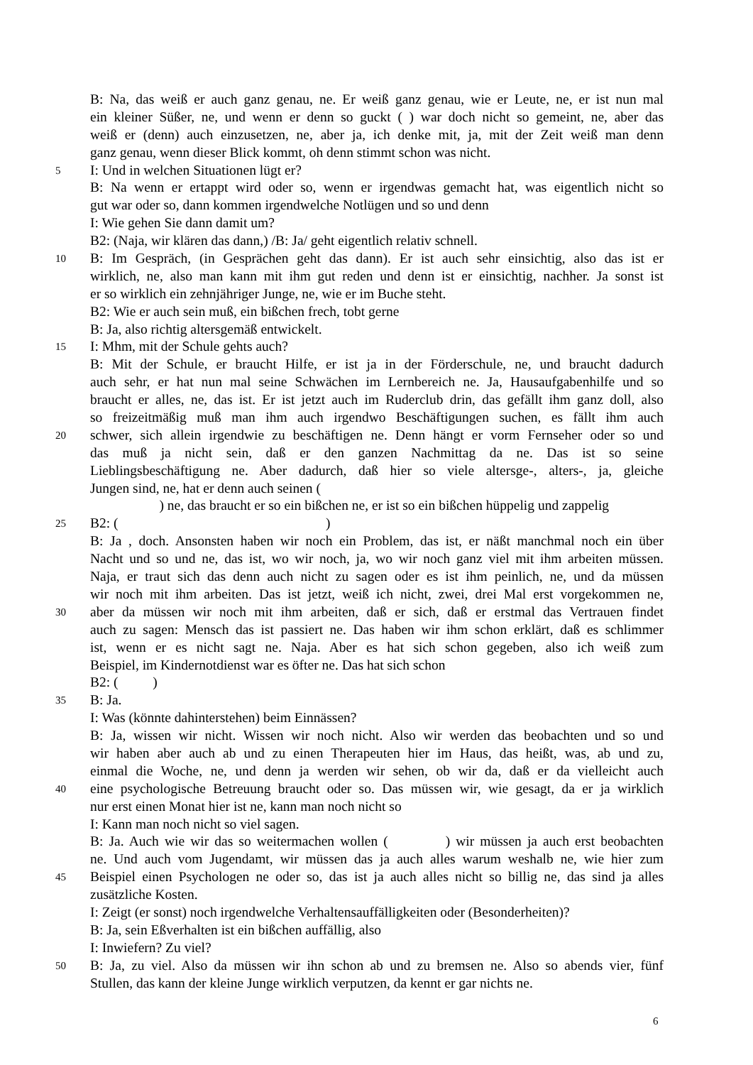B: Na, das weiß er auch ganz genau, ne. Er weiß ganz genau, wie er Leute, ne, er ist nun mal
ein kleiner Süßer, ne, und wenn er denn so guckt ( ) war doch nicht so gemeint, ne, aber das
weiß er (denn) auch einzusetzen, ne, aber ja, ich denke mit, ja, mit der Zeit weiß man denn
ganz genau, wenn dieser Blick kommt, oh denn stimmt schon was nicht.
5 I: Und in welchen Situationen lügt er?
B: Na wenn er ertappt wird oder so, wenn er irgendwas gemacht hat, was eigentlich nicht so
gut war oder so, dann kommen irgendwelche Notlügen und so und denn
I: Wie gehen Sie dann damit um?
B2: (Naja, wir klären das dann,) /B: Ja/ geht eigentlich relativ schnell.
10 B: Im Gespräch, (in Gesprächen geht das dann). Er ist auch sehr einsichtig, also das ist er
wirklich, ne, also man kann mit ihm gut reden und denn ist er einsichtig, nachher. Ja sonst ist
er so wirklich ein zehnjähriger Junge, ne, wie er im Buche steht.
B2: Wie er auch sein muß, ein bißchen frech, tobt gerne
B: Ja, also richtig altersgemäß entwickelt.
15 I: Mhm, mit der Schule gehts auch?
B: Mit der Schule, er braucht Hilfe, er ist ja in der Förderschule, ne, und braucht dadurch
auch sehr, er hat nun mal seine Schwächen im Lernbereich ne. Ja, Hausaufgabenhilfe und so
braucht er alles, ne, das ist. Er ist jetzt auch im Ruderclub drin, das gefällt ihm ganz doll, also
so freizeitmäßig muß man ihm auch irgendwo Beschäftigungen suchen, es fällt ihm auch
20 schwer, sich allein irgendwie zu beschäftigen ne. Denn hängt er vorm Fernseher oder so und
das muß ja nicht sein, daß er den ganzen Nachmittag da ne. Das ist so seine
Lieblingsbeschäftigung ne. Aber dadurch, daß hier so viele altersge-, alters-, ja, gleiche
Jungen sind, ne, hat er denn auch seinen (
) ne, das braucht er so ein bißchen ne, er ist so ein bißchen hüppelig und zappelig
25 B2: ( )
B: Ja , doch. Ansonsten haben wir noch ein Problem, das ist, er näßt manchmal noch ein über
Nacht und so und ne, das ist, wo wir noch, ja, wo wir noch ganz viel mit ihm arbeiten müssen.
Naja, er traut sich das denn auch nicht zu sagen oder es ist ihm peinlich, ne, und da müssen
wir noch mit ihm arbeiten. Das ist jetzt, weiß ich nicht, zwei, drei Mal erst vorgekommen ne,
30 aber da müssen wir noch mit ihm arbeiten, daß er sich, daß er erstmal das Vertrauen findet
auch zu sagen: Mensch das ist passiert ne. Das haben wir ihm schon erklärt, daß es schlimmer
ist, wenn er es nicht sagt ne. Naja. Aber es hat sich schon gegeben, also ich weiß zum
Beispiel, im Kindernotdienst war es öfter ne. Das hat sich schon
B2: ( )
35 B: Ja.
I: Was (könnte dahinterstehen) beim Einnässen?
B: Ja, wissen wir nicht. Wissen wir noch nicht. Also wir werden das beobachten und so und
wir haben aber auch ab und zu einen Therapeuten hier im Haus, das heißt, was, ab und zu,
einmal die Woche, ne, und denn ja werden wir sehen, ob wir da, daß er da vielleicht auch
40 eine psychologische Betreuung braucht oder so. Das müssen wir, wie gesagt, da er ja wirklich
nur erst einen Monat hier ist ne, kann man noch nicht so
I: Kann man noch nicht so viel sagen.
B: Ja. Auch wie wir das so weitermachen wollen ( ) wir müssen ja auch erst beobachten
ne. Und auch vom Jugendamt, wir müssen das ja auch alles warum weshalb ne, wie hier zum
45 Beispiel einen Psychologen ne oder so, das ist ja auch alles nicht so billig ne, das sind ja alles
zusätzliche Kosten.
I: Zeigt (er sonst) noch irgendwelche Verhaltensauffälligkeiten oder (Besonderheiten)?
B: Ja, sein Eßverhalten ist ein bißchen auffällig, also
I: Inwiefern? Zu viel?
50 B: Ja, zu viel. Also da müssen wir ihn schon ab und zu bremsen ne. Also so abends vier, fünf
Stullen, das kann der kleine Junge wirklich verputzen, da kennt er gar nichts ne.
6